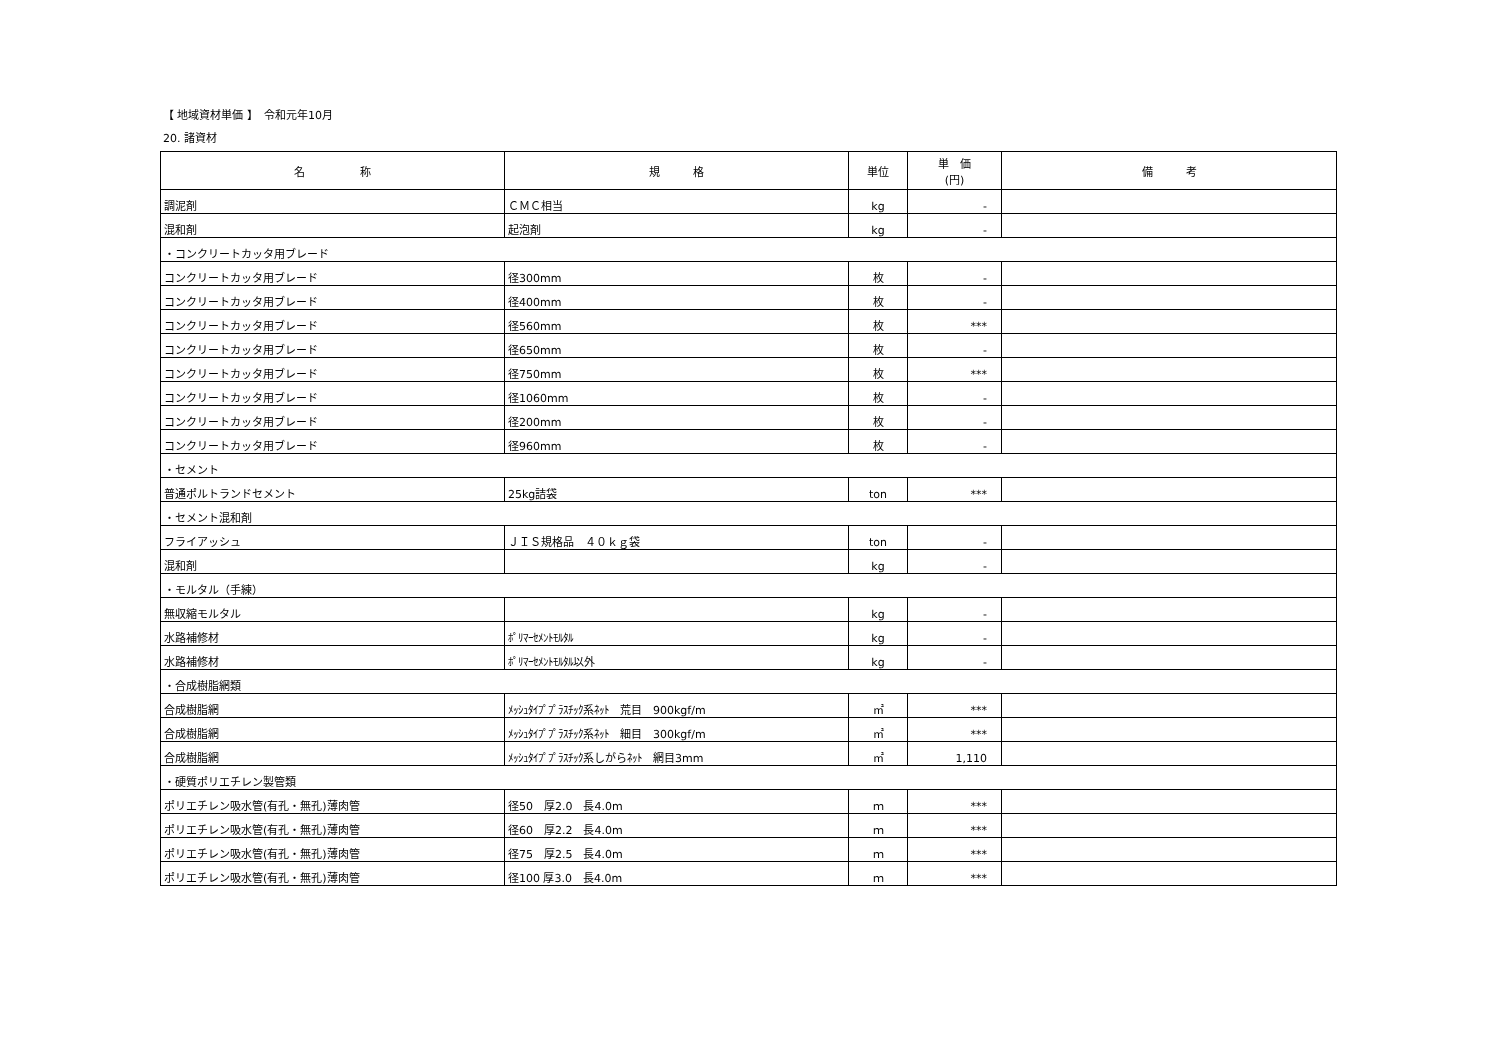【 地域資材単価 】　令和元年10月
20. 諸資材
| 名 称 | 規 格 | 単位 | 単 価 (円) | 備 考 |
| --- | --- | --- | --- | --- |
| 調泥剤 | ＣＭＣ相当 | kg | - | |
| 混和剤 | 起泡剤 | kg | - | |
| ・コンクリートカッタ用ブレード | | | | |
| コンクリートカッタ用ブレード | 径300mm | 枚 | - | |
| コンクリートカッタ用ブレード | 径400mm | 枚 | - | |
| コンクリートカッタ用ブレード | 径560mm | 枚 | *** | |
| コンクリートカッタ用ブレード | 径650mm | 枚 | - | |
| コンクリートカッタ用ブレード | 径750mm | 枚 | *** | |
| コンクリートカッタ用ブレード | 径1060mm | 枚 | - | |
| コンクリートカッタ用ブレード | 径200mm | 枚 | - | |
| コンクリートカッタ用ブレード | 径960mm | 枚 | - | |
| ・セメント | | | | |
| 普通ポルトランドセメント | 25kg詰袋 | ton | *** | |
| ・セメント混和剤 | | | | |
| フライアッシュ | ＪＩＳ規格品 ４０ｋｇ袋 | ton | - | |
| 混和剤 | | kg | - | |
| ・モルタル（手練） | | | | |
| 無収縮モルタル | | kg | - | |
| 水路補修材 | ﾎﾟﾘﾏｰｾﾒﾝﾄﾓﾙﾀﾙ | kg | - | |
| 水路補修材 | ﾎﾟﾘﾏｰｾﾒﾝﾄﾓﾙﾀﾙ以外 | kg | - | |
| ・合成樹脂網類 | | | | |
| 合成樹脂網 | ﾒｯｼｭﾀｲﾌﾟﾌﾟﾗｽﾁｯｸ系ﾈｯﾄ 荒目 900kgf/m | ㎡ | *** | |
| 合成樹脂網 | ﾒｯｼｭﾀｲﾌﾟﾌﾟﾗｽﾁｯｸ系ﾈｯﾄ 細目 300kgf/m | ㎡ | *** | |
| 合成樹脂網 | ﾒｯｼｭﾀｲﾌﾟﾌﾟﾗｽﾁｯｸ系しがらﾈｯﾄ 網目3mm | ㎡ | 1,110 | |
| ・硬質ポリエチレン製管類 | | | | |
| ポリエチレン吸水管(有孔・無孔)薄肉管 | 径50 厚2.0 長4.0m | ｍ | *** | |
| ポリエチレン吸水管(有孔・無孔)薄肉管 | 径60 厚2.2 長4.0m | ｍ | *** | |
| ポリエチレン吸水管(有孔・無孔)薄肉管 | 径75 厚2.5 長4.0m | ｍ | *** | |
| ポリエチレン吸水管(有孔・無孔)薄肉管 | 径100 厚3.0 長4.0m | ｍ | *** | |